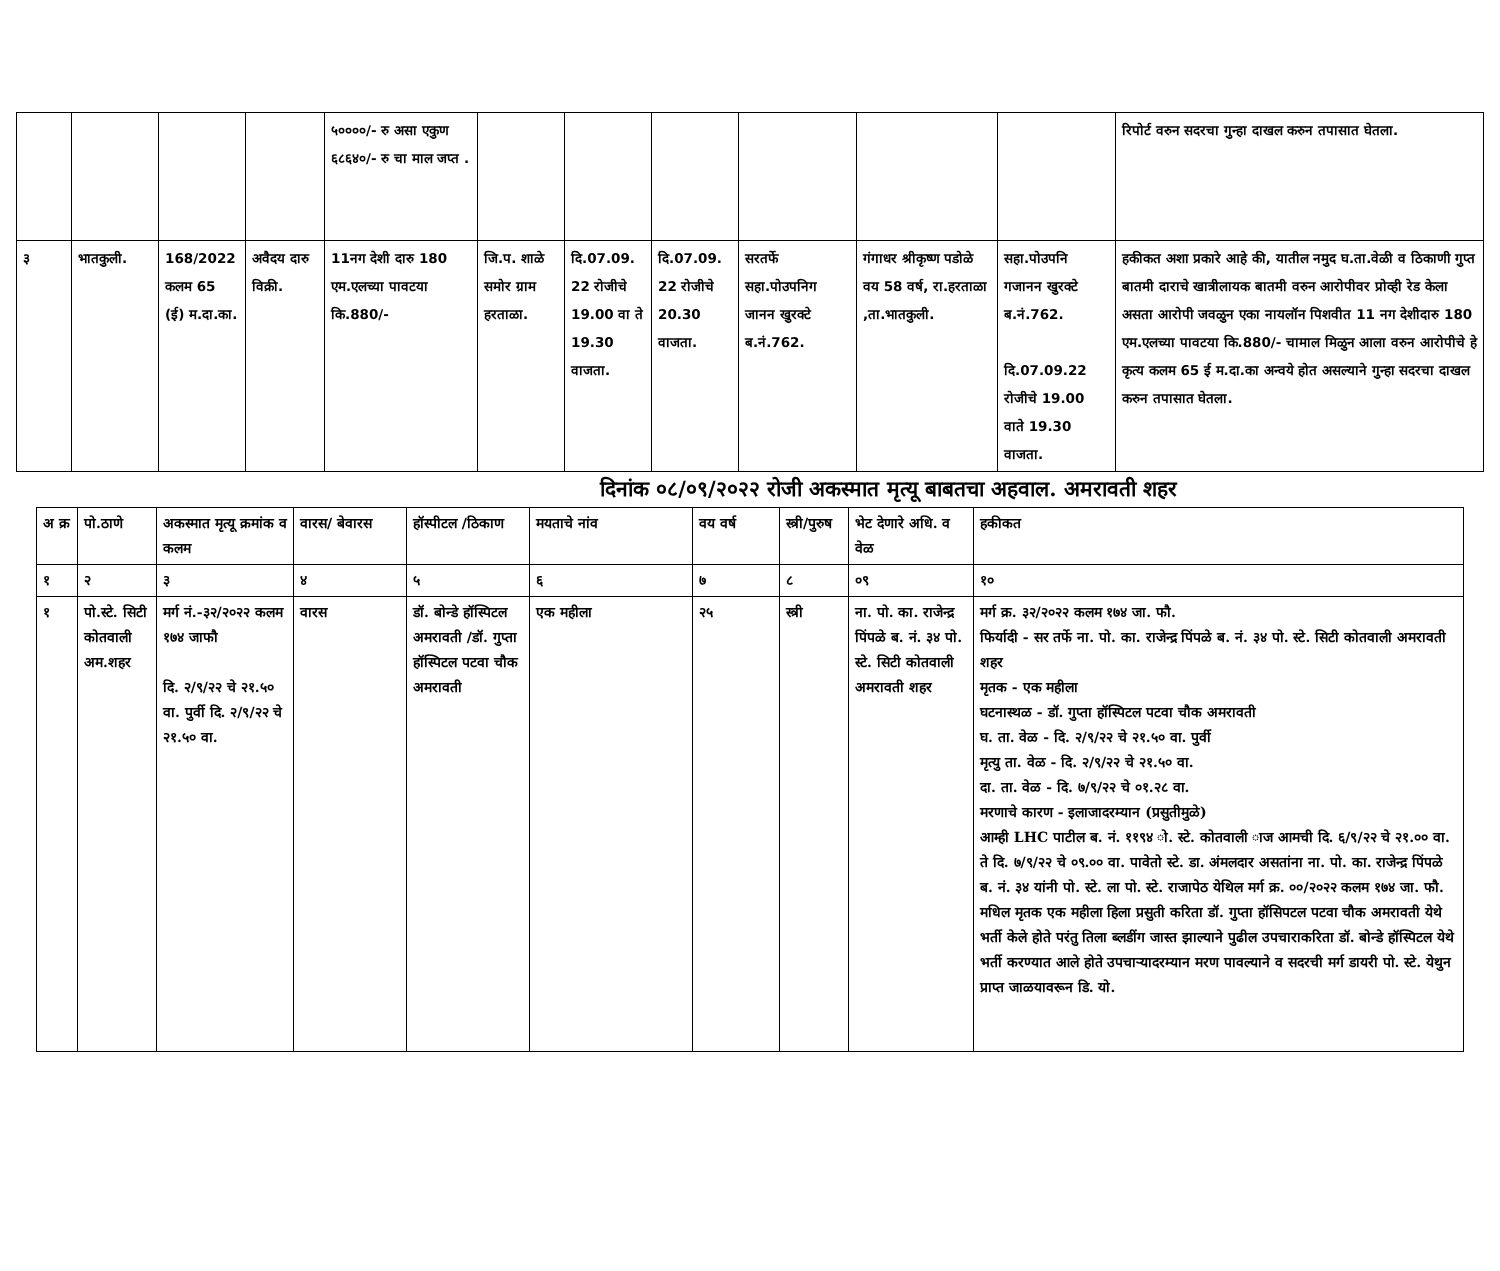| | | | | ५००००/- रु असा एकुण ६८६४०/- रु चा माल जप्त . | | | | | | | रिपोर्ट वरुन सदरचा गुन्हा दाखल करुन तपासात घेतला. |
| ३ | भातकुली. | 168/2022 कलम 65 (ई) म.दा.का. | अवैदय दारु विक्री. | 11नग देशी दारु 180 एम.एलच्या पावटया कि.880/- | जि.प. शाळे समोर ग्राम हरताळा. | दि.07.09. 22 रोजीचे 19.00 वा ते 19.30 वाजता. | दि.07.09. 22 रोजीचे 20.30 वाजता. | सरतर्फे सहा.पोउपनिग जानन खुरक्टे ब.नं.762. | गंगाधर श्रीकृष्ण पडोळे वय 58 वर्ष, रा.हरताळा ,ता.भातकुली. | सहा.पोउपनि गजानन खुरक्टे ब.नं.762. दि.07.09.22 रोजीचे 19.00 वाते 19.30 वाजता. | हकीकत अशा प्रकारे आहे की, यातील नमुद घ.ता.वेळी व ठिकाणी गुप्त बातमी दाराचे खात्रीलायक बातमी वरुन आरोपीवर प्रोव्ही रेड केला असता आरोपी जवळुन एका नायलॉन पिशवीत 11 नग देशीदारु 180 एम.एलच्या पावटया कि.880/- चामाल मिळुन आला वरुन आरोपीचे हे कृत्य कलम 65 ई म.दा.का अन्वये होत असल्याने गुन्हा सदरचा दाखल करुन तपासात घेतला. |
दिनांक ०८/०९/२०२२ रोजी अकस्मात मृत्यू बाबतचा अहवाल. अमरावती शहर
| अ क्र | पो.ठाणे | अकस्मात मृत्यू क्रमांक व कलम | वारस/ बेवारस | हॉस्पीटल /ठिकाण | मयताचे नांव | वय वर्ष | स्त्री/पुरुष | भेट देणारे अधि. व वेळ | हकीकत |
| --- | --- | --- | --- | --- | --- | --- | --- | --- | --- |
| १ | २ | ३ | ४ | ५ | ६ | ७ | ८ | ०९ | १० |
| १ | पो.स्टे. सिटी कोतवाली अम.शहर | मर्ग नं.-३२/२०२२ कलम १७४ जाफौ दि. २/९/२२ चे २१.५० वा. पुर्वी दि. २/९/२२ चे २१.५० वा. | वारस | डॉ. बोन्डे हॉस्पिटल अमरावती /डॉ. गुप्ता हॉस्पिटल पटवा चौक अमरावती | एक महीला | २५ | स्त्री | ना. पो. का. राजेन्द्र पिंपळे ब. नं. ३४ पो. स्टे. सिटी कोतवाली अमरावती शहर | मर्ग क्र. ३२/२०२२ कलम १७४ जा. फौ. फिर्यादी - सर तर्फे ना. पो. का. राजेन्द्र पिंपळे ब. नं. ३४ पो. स्टे. सिटी कोतवाली अमरावती शहर मृतक - एक महीला घटनास्थळ - डॉ. गुप्ता हॉस्पिटल पटवा चौक अमरावती घ. ता. वेळ - दि. २/९/२२ चे २१.५० वा. पुर्वी मृत्यु ता. वेळ - दि. २/९/२२ चे २१.५० वा. दा. ता. वेळ - दि. ७/९/२२ चे ०१.२८ वा. मरणाचे कारण - इलाजादरम्यान (प्रसुतीमुळे) आम्ही LHC पाटील ब. नं. ११९४ ो. स्टे. कोतवाली ाज आमची दि. ६/९/२२ चे २१.०० वा. ते दि. ७/९/२२ चे ०९.०० वा. पावेतो स्टे. डा. अंमलदार असतांना ना. पो. का. राजेन्द्र पिंपळे ब. नं. ३४ यांनी पो. स्टे. ला पो. स्टे. राजापेठ येथिल मर्ग क्र. ००/२०२२ कलम १७४ जा. फौ. मधिल मृतक एक महीला हिला प्रसुती करिता डॉ. गुप्ता हॉसिपटल पटवा चौक अमरावती येथे भर्ती केले होते परंतु तिला ब्लडींग जास्त झाल्याने पुढील उपचाराकरिता डॉ. बोन्डे हॉस्पिटल येथे भर्ती करण्यात आले होते उपचाऱ्यादरम्यान मरण पावल्याने व सदरची मर्ग डायरी पो. स्टे. येथुन प्राप्त जाळयावरून डि. यो. |